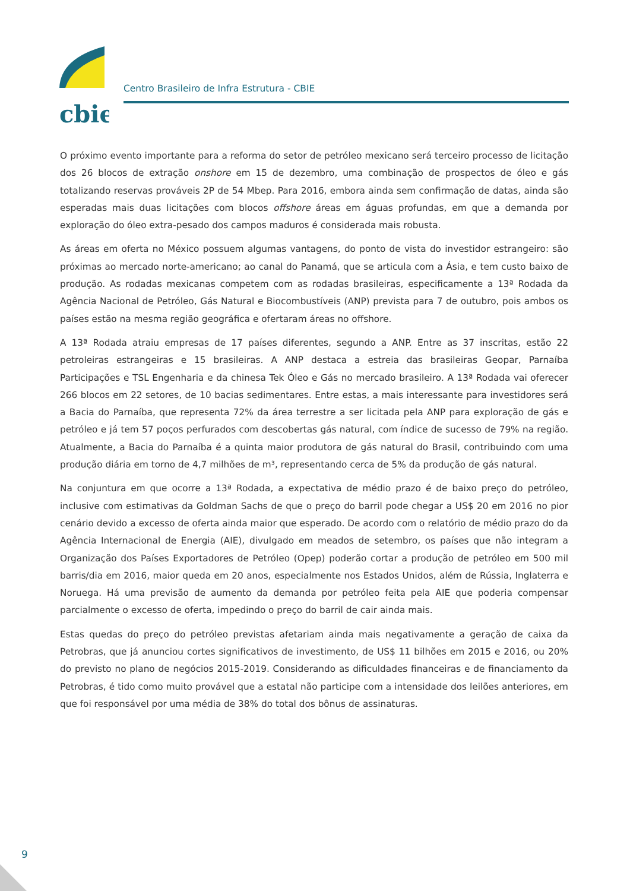cbie
Centro Brasileiro de Infra Estrutura - CBIE
O próximo evento importante para a reforma do setor de petróleo mexicano será terceiro processo de licitação dos 26 blocos de extração onshore em 15 de dezembro, uma combinação de prospectos de óleo e gás totalizando reservas prováveis 2P de 54 Mbep. Para 2016, embora ainda sem confirmação de datas, ainda são esperadas mais duas licitações com blocos offshore áreas em águas profundas, em que a demanda por exploração do óleo extra-pesado dos campos maduros é considerada mais robusta.
As áreas em oferta no México possuem algumas vantagens, do ponto de vista do investidor estrangeiro: são próximas ao mercado norte-americano; ao canal do Panamá, que se articula com a Ásia, e tem custo baixo de produção. As rodadas mexicanas competem com as rodadas brasileiras, especificamente a 13ª Rodada da Agência Nacional de Petróleo, Gás Natural e Biocombustíveis (ANP) prevista para 7 de outubro, pois ambos os países estão na mesma região geográfica e ofertaram áreas no offshore.
A 13ª Rodada atraiu empresas de 17 países diferentes, segundo a ANP. Entre as 37 inscritas, estão 22 petroleiras estrangeiras e 15 brasileiras. A ANP destaca a estreia das brasileiras Geopar, Parnaíba Participações e TSL Engenharia e da chinesa Tek Óleo e Gás no mercado brasileiro. A 13ª Rodada vai oferecer 266 blocos em 22 setores, de 10 bacias sedimentares. Entre estas, a mais interessante para investidores será a Bacia do Parnaíba, que representa 72% da área terrestre a ser licitada pela ANP para exploração de gás e petróleo e já tem 57 poços perfurados com descobertas gás natural, com índice de sucesso de 79% na região. Atualmente, a Bacia do Parnaíba é a quinta maior produtora de gás natural do Brasil, contribuindo com uma produção diária em torno de 4,7 milhões de m³, representando cerca de 5% da produção de gás natural.
Na conjuntura em que ocorre a 13ª Rodada, a expectativa de médio prazo é de baixo preço do petróleo, inclusive com estimativas da Goldman Sachs de que o preço do barril pode chegar a US$ 20 em 2016 no pior cenário devido a excesso de oferta ainda maior que esperado. De acordo com o relatório de médio prazo do da Agência Internacional de Energia (AIE), divulgado em meados de setembro, os países que não integram a Organização dos Países Exportadores de Petróleo (Opep) poderão cortar a produção de petróleo em 500 mil barris/dia em 2016, maior queda em 20 anos, especialmente nos Estados Unidos, além de Rússia, Inglaterra e Noruega. Há uma previsão de aumento da demanda por petróleo feita pela AIE que poderia compensar parcialmente o excesso de oferta, impedindo o preço do barril de cair ainda mais.
Estas quedas do preço do petróleo previstas afetariam ainda mais negativamente a geração de caixa da Petrobras, que já anunciou cortes significativos de investimento, de US$ 11 bilhões em 2015 e 2016, ou 20% do previsto no plano de negócios 2015-2019. Considerando as dificuldades financeiras e de financiamento da Petrobras, é tido como muito provável que a estatal não participe com a intensidade dos leilões anteriores, em que foi responsável por uma média de 38% do total dos bônus de assinaturas.
9